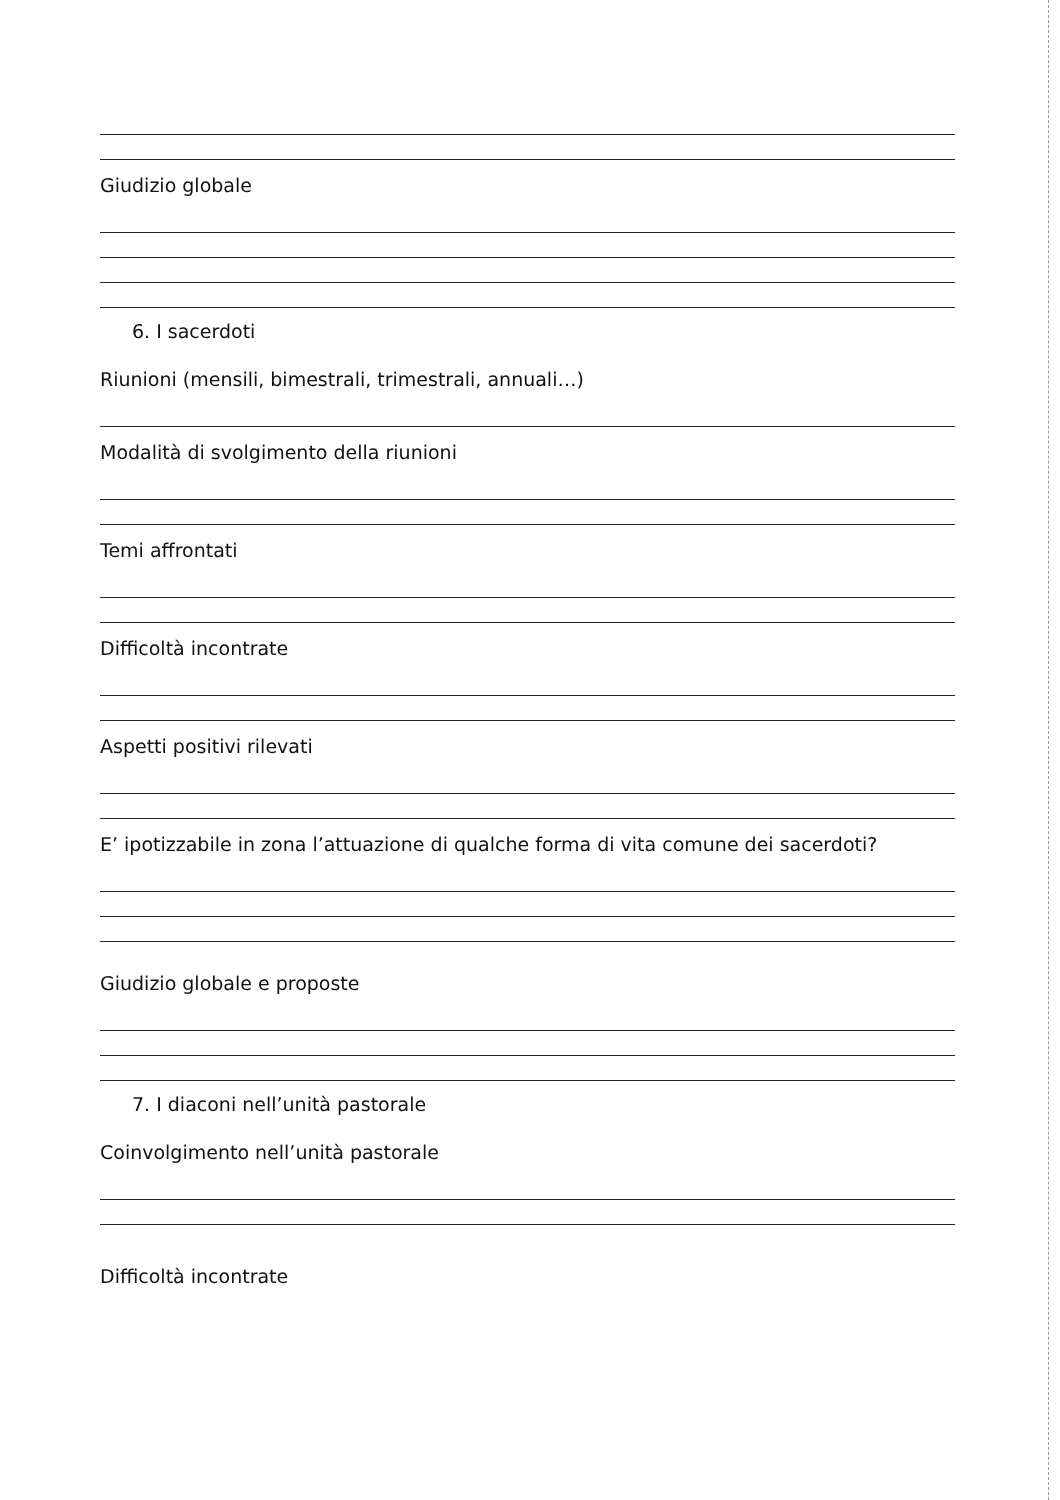Giudizio globale
6. I sacerdoti
Riunioni (mensili, bimestrali, trimestrali, annuali…)
Modalità di svolgimento della riunioni
Temi affrontati
Difficoltà incontrate
Aspetti positivi rilevati
E’ ipotizzabile in zona l’attuazione di qualche forma di vita comune dei sacerdoti?
Giudizio globale e proposte
7. I diaconi nell’unità pastorale
Coinvolgimento nell’unità pastorale
Difficoltà incontrate